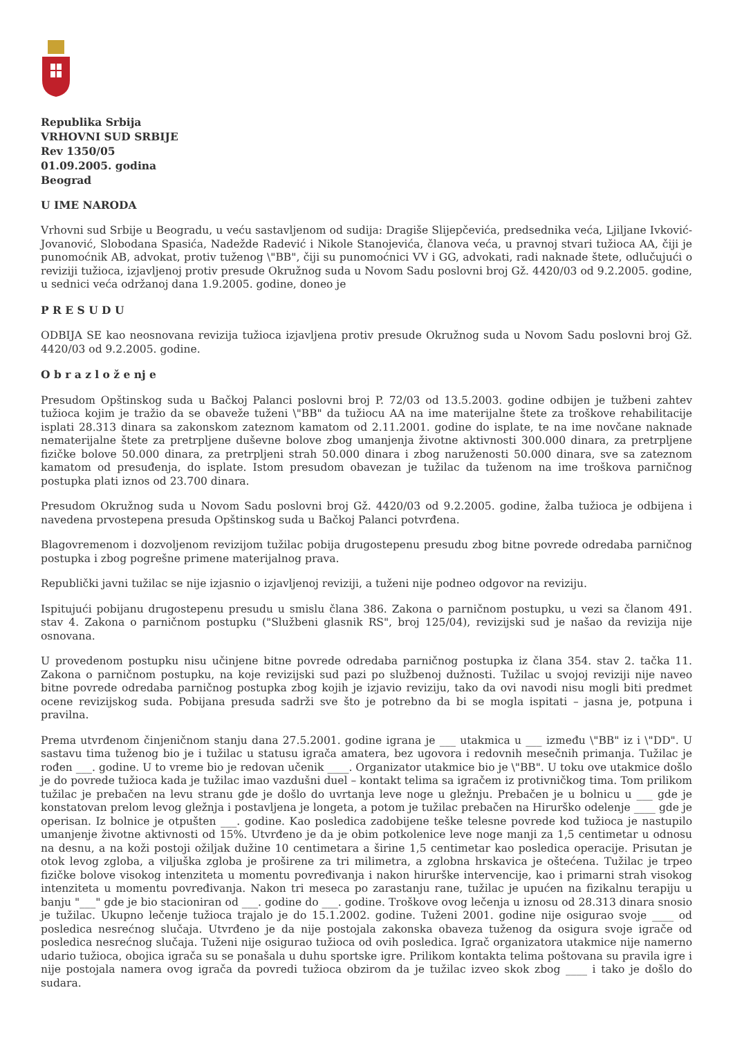Republika Srbija
VRHOVNI SUD SRBIJE
Rev 1350/05
01.09.2005. godina
Beograd
U IME NARODA
Vrhovni sud Srbije u Beogradu, u veću sastavljenom od sudija: Dragiše Slijepčevića, predsednika veća, Ljiljane Ivković-Jovanović, Slobodana Spasića, Nadežde Radević i Nikole Stanojevića, članova veća, u pravnoj stvari tužioca AA, čiji je punomoćnik AB, advokat, protiv tuženog \"BB", čiji su punomoćnici VV i GG, advokati, radi naknade štete, odlučujući o reviziji tužioca, izjavljenoj protiv presude Okružnog suda u Novom Sadu poslovni broj Gž. 4420/03 od 9.2.2005. godine, u sednici veća održanoj dana 1.9.2005. godine, doneo je
P R E S U D U
ODBIJA SE kao neosnovana revizija tužioca izjavljena protiv presude Okružnog suda u Novom Sadu poslovni broj Gž. 4420/03 od 9.2.2005. godine.
O b r a z l o ž e nj e
Presudom Opštinskog suda u Bačkoj Palanci poslovni broj P. 72/03 od 13.5.2003. godine odbijen je tužbeni zahtev tužioca kojim je tražio da se obaveže tuženi \"BB" da tužiocu AA na ime materijalne štete za troškove rehabilitacije isplati 28.313 dinara sa zakonskom zateznom kamatom od 2.11.2001. godine do isplate, te na ime novčane naknade nematerijalne štete za pretrpljene duševne bolove zbog umanjenja životne aktivnosti 300.000 dinara, za pretrpljene fizičke bolove 50.000 dinara, za pretrpljeni strah 50.000 dinara i zbog naruženosti 50.000 dinara, sve sa zateznom kamatom od presuđenja, do isplate. Istom presudom obavezan je tužilac da tuženom na ime troškova parničnog postupka plati iznos od 23.700 dinara.
Presudom Okružnog suda u Novom Sadu poslovni broj Gž. 4420/03 od 9.2.2005. godine, žalba tužioca je odbijena i navedena prvostepena presuda Opštinskog suda u Bačkoj Palanci potvrđena.
Blagovremenom i dozvoljenom revizijom tužilac pobija drugostepenu presudu zbog bitne povrede odredaba parničnog postupka i zbog pogrešne primene materijalnog prava.
Republički javni tužilac se nije izjasnio o izjavljenoj reviziji, a tuženi nije podneo odgovor na reviziju.
Ispitujući pobijanu drugostepenu presudu u smislu člana 386. Zakona o parničnom postupku, u vezi sa članom 491. stav 4. Zakona o parničnom postupku ("Službeni glasnik RS", broj 125/04), revizijski sud je našao da revizija nije osnovana.
U provedenom postupku nisu učinjene bitne povrede odredaba parničnog postupka iz člana 354. stav 2. tačka 11. Zakona o parničnom postupku, na koje revizijski sud pazi po službenoj dužnosti. Tužilac u svojoj reviziji nije naveo bitne povrede odredaba parničnog postupka zbog kojih je izjavio reviziju, tako da ovi navodi nisu mogli biti predmet ocene revizijskog suda. Pobijana presuda sadrži sve što je potrebno da bi se mogla ispitati – jasna je, potpuna i pravilna.
Prema utvrđenom činjeničnom stanju dana 27.5.2001. godine igrana je ___ utakmica u ___ između \"BB" iz i \"DD". U sastavu tima tuženog bio je i tužilac u statusu igrača amatera, bez ugovora i redovnih mesečnih primanja. Tužilac je rođen ___. godine. U to vreme bio je redovan učenik ____. Organizator utakmice bio je \"BB". U toku ove utakmice došlo je do povrede tužioca kada je tužilac imao vazdušni duel – kontakt telima sa igračem iz protivničkog tima. Tom prilikom tužilac je prebačen na levu stranu gde je došlo do uvrtanja leve noge u gležnju. Prebačen je u bolnicu u ___ gde je konstatovan prelom levog gležnja i postavljena je longeta, a potom je tužilac prebačen na Hirurško odelenje ____ gde je operisan. Iz bolnice je otpušten ___. godine. Kao posledica zadobijene teške telesne povrede kod tužioca je nastupilo umanjenje životne aktivnosti od 15%. Utvrđeno je da je obim potkolenice leve noge manji za 1,5 centimetar u odnosu na desnu, a na koži postoji ožiljak dužine 10 centimetara a širine 1,5 centimetar kao posledica operacije. Prisutan je otok levog zgloba, a viljuška zgloba je proširene za tri milimetra, a zglobna hrskavica je oštećena. Tužilac je trpeo fizičke bolove visokog intenziteta u momentu povređivanja i nakon hirurške intervencije, kao i primarni strah visokog intenziteta u momentu povređivanja. Nakon tri meseca po zarastanju rane, tužilac je upućen na fizikalnu terapiju u banju "___" gde je bio stacioniran od ___. godine do ___. godine. Troškove ovog lečenja u iznosu od 28.313 dinara snosio je tužilac. Ukupno lečenje tužioca trajalo je do 15.1.2002. godine. Tuženi 2001. godine nije osigurao svoje ____ od posledica nesrećnog slučaja. Utvrđeno je da nije postojala zakonska obaveza tuženog da osigura svoje igrače od posledica nesrećnog slučaja. Tuženi nije osigurao tužioca od ovih posledica. Igrač organizatora utakmice nije namerno udario tužioca, obojica igrača su se ponašala u duhu sportske igre. Prilikom kontakta telima poštovana su pravila igre i nije postojala namera ovog igrača da povredi tužioca obzirom da je tužilac izveo skok zbog ____ i tako je došlo do sudara.